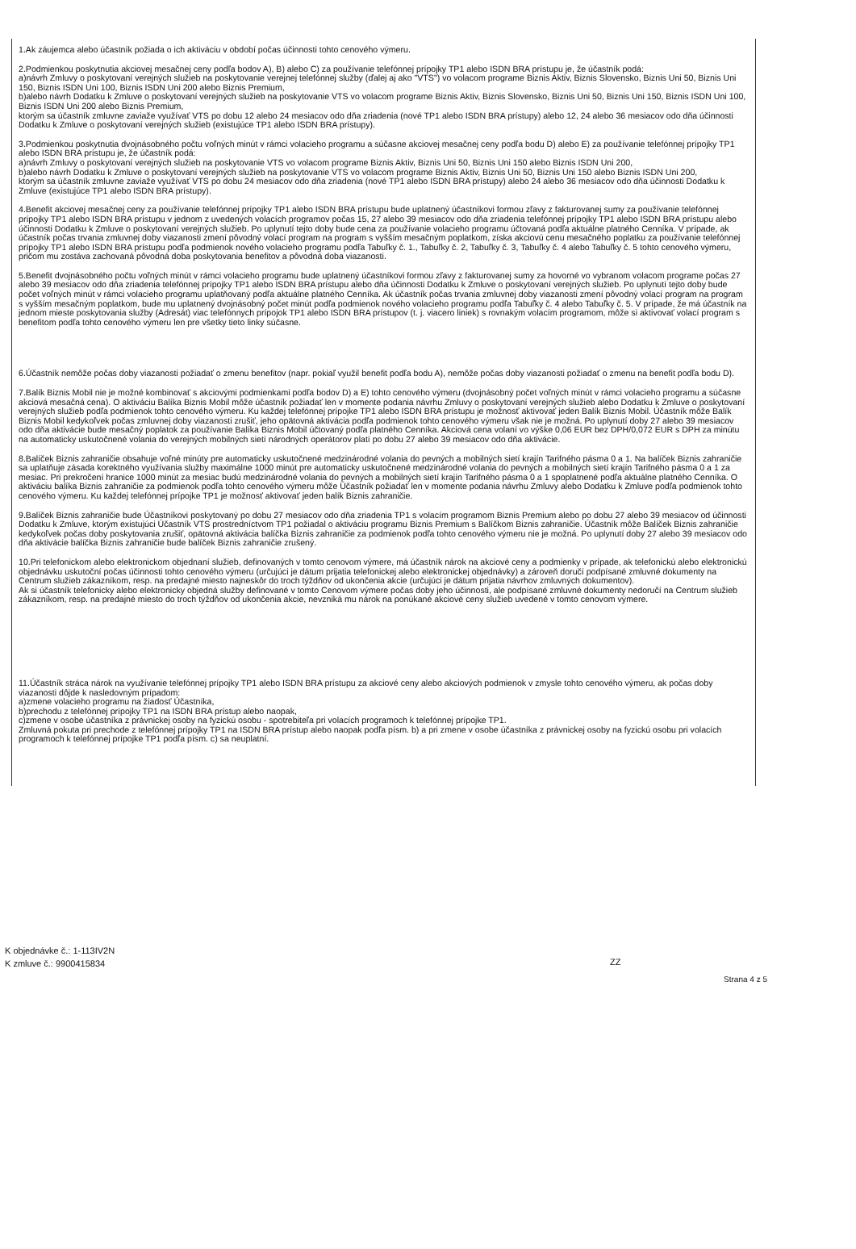1.Ak záujemca alebo účastník požiada o ich aktiváciu v období počas účinnosti tohto cenového výmeru.
2.Podmienkou poskytnutia akciovej mesačnej ceny podľa bodov A), B) alebo C) za používanie telefónnej prípojky TP1 alebo ISDN BRA prístupu je, že účastník podá:
a)návrh Zmluvy o poskytovaní verejných služieb na poskytovanie verejnej telefónnej služby (ďalej aj ako "VTS") vo volacom programe Biznis Aktiv, Biznis Slovensko, Biznis Uni 50, Biznis Uni 150, Biznis ISDN Uni 100, Biznis ISDN Uni 200 alebo Biznis Premium,
b)alebo návrh Dodatku k Zmluve o poskytovaní verejných služieb na poskytovanie VTS vo volacom programe Biznis Aktiv, Biznis Slovensko, Biznis Uni 50, Biznis Uni 150, Biznis ISDN Uni 100, Biznis ISDN Uni 200 alebo Biznis Premium,
ktorým sa účastník zmluvne zaviaže využívať VTS po dobu 12 alebo 24 mesiacov odo dňa zriadenia (nové TP1 alebo ISDN BRA prístupy) alebo 12, 24 alebo 36 mesiacov odo dňa účinnosti Dodatku k Zmluve o poskytovaní verejných služieb (existujúce TP1 alebo ISDN BRA prístupy).
3.Podmienkou poskytnutia dvojnásobného počtu voľných minút v rámci volacieho programu a súčasne akciovej mesačnej ceny podľa bodu D) alebo E) za používanie telefónnej prípojky TP1 alebo ISDN BRA prístupu je, že účastník podá:
a)návrh Zmluvy o poskytovaní verejných služieb na poskytovanie VTS vo volacom programe Biznis Aktiv, Biznis Uni 50, Biznis Uni 150 alebo Biznis ISDN Uni 200,
b)alebo návrh Dodatku k Zmluve o poskytovaní verejných služieb na poskytovanie VTS vo volacom programe Biznis Aktiv, Biznis Uni 50, Biznis Uni 150 alebo Biznis ISDN Uni 200,
ktorým sa účastník zmluvne zaviaže využívať VTS po dobu 24 mesiacov odo dňa zriadenia (nové TP1 alebo ISDN BRA prístupy) alebo 24 alebo 36 mesiacov odo dňa účinnosti Dodatku k Zmluve (existujúce TP1 alebo ISDN BRA prístupy).
4.Benefit akciovej mesačnej ceny za používanie telefónnej prípojky TP1 alebo ISDN BRA prístupu bude uplatnený účastníkovi formou zľavy z fakturovanej sumy za používanie telefónnej prípojky TP1 alebo ISDN BRA prístupu v jednom z uvedených volacích programov počas 15, 27 alebo 39 mesiacov odo dňa zriadenia telefónnej prípojky TP1 alebo ISDN BRA prístupu alebo účinnosti Dodatku k Zmluve o poskytovaní verejných služieb. Po uplynutí tejto doby bude cena za používanie volacieho programu účtovaná podľa aktuálne platného Cenníka. V prípade, ak účastník počas trvania zmluvnej doby viazanosti zmení pôvodný volací program na program s vyšším mesačným poplatkom, získa akciovú cenu mesačného poplatku za používanie telefónnej prípojky TP1 alebo ISDN BRA prístupu podľa podmienok nového volacieho programu podľa Tabuľky č. 1., Tabuľky č. 2, Tabuľky č. 3, Tabuľky č. 4 alebo Tabuľky č. 5 tohto cenového výmeru, pričom mu zostáva zachovaná pôvodná doba poskytovania benefitov a pôvodná doba viazanosti.
5.Benefit dvojnásobného počtu voľných minút v rámci volacieho programu bude uplatnený účastníkovi formou zľavy z fakturovanej sumy za hovorné vo vybranom volacom programe počas 27 alebo 39 mesiacov odo dňa zriadenia telefónnej prípojky TP1 alebo ISDN BRA prístupu alebo dňa účinnosti Dodatku k Zmluve o poskytovaní verejných služieb. Po uplynutí tejto doby bude počet voľných minút v rámci volacieho programu uplatňovaný podľa aktuálne platného Cenníka. Ak účastník počas trvania zmluvnej doby viazanosti zmení pôvodný volací program na program s vyšším mesačným poplatkom, bude mu uplatnený dvojnásobný počet minút podľa podmienok nového volacieho programu podľa Tabuľky č. 4 alebo Tabuľky č. 5. V prípade, že má účastník na jednom mieste poskytovania služby (Adresát) viac telefónnych prípojok TP1 alebo ISDN BRA prístupov (t. j. viacero liniek) s rovnakým volacím programom, môže si aktivovať volací program s benefitom podľa tohto cenového výmeru len pre všetky tieto linky súčasne.
6.Účastník nemôže počas doby viazanosti požiadať o zmenu benefitov (napr. pokiaľ využil benefit podľa bodu A), nemôže počas doby viazanosti požiadať o zmenu na benefit podľa bodu D).
7.Balík Biznis Mobil nie je možné kombinovať s akciovými podmienkami podľa bodov D) a E) tohto cenového výmeru (dvojnásobný počet voľných minút v rámci volacieho programu a súčasne akciová mesačná cena). O aktiváciu Balíka Biznis Mobil môže účastník požiadať len v momente podania návrhu Zmluvy o poskytovaní verejných služieb alebo Dodatku k Zmluve o poskytovaní verejných služieb podľa podmienok tohto cenového výmeru. Ku každej telefónnej prípojke TP1 alebo ISDN BRA prístupu je možnosť aktivovať jeden Balík Biznis Mobil. Účastník môže Balík Biznis Mobil kedykoľvek počas zmluvnej doby viazanosti zrušiť, jeho opätovná aktivácia podľa podmienok tohto cenového výmeru však nie je možná. Po uplynutí doby 27 alebo 39 mesiacov odo dňa aktivácie bude mesačný poplatok za používanie Balíka Biznis Mobil účtovaný podľa platného Cenníka. Akciová cena volaní vo výške 0,06 EUR bez DPH/0,072 EUR s DPH za minútu na automaticky uskutočnené volania do verejných mobilných sietí národných operátorov platí po dobu 27 alebo 39 mesiacov odo dňa aktivácie.
8.Balíček Biznis zahraničie obsahuje voľné minúty pre automaticky uskutočnené medzinárodné volania do pevných a mobilných sietí krajín Tarifného pásma 0 a 1. Na balíček Biznis zahraničie sa uplatňuje zásada korektného využívania služby maximálne 1000 minút pre automaticky uskutočnené medzinárodné volania do pevných a mobilných sietí krajín Tarifného pásma 0 a 1 za mesiac. Pri prekročení hranice 1000 minút za mesiac budú medzinárodné volania do pevných a mobilných sietí krajín Tarifného pásma 0 a 1 spoplatnené podľa aktuálne platného Cenníka. O aktiváciu balíka Biznis zahraničie za podmienok podľa tohto cenového výmeru môže Účastník požiadať len v momente podania návrhu Zmluvy alebo Dodatku k Zmluve podľa podmienok tohto cenového výmeru. Ku každej telefónnej prípojke TP1 je možnosť aktivovať jeden balík Biznis zahraničie.
9.Balíček Biznis zahraničie bude Účastníkovi poskytovaný po dobu 27 mesiacov odo dňa zriadenia TP1 s volacím programom Biznis Premium alebo po dobu 27 alebo 39 mesiacov od účinnosti Dodatku k Zmluve, ktorým existujúci Účastník VTS prostredníctvom TP1 požiadal o aktiváciu programu Biznis Premium s Balíčkom Biznis zahraničie. Účastník môže Balíček Biznis zahraničie kedykoľvek počas doby poskytovania zrušiť, opätovná aktivácia balíčka Biznis zahraničie za podmienok podľa tohto cenového výmeru nie je možná. Po uplynutí doby 27 alebo 39 mesiacov odo dňa aktivácie balíčka Biznis zahraničie bude balíček Biznis zahraničie zrušený.
10.Pri telefonickom alebo elektronickom objednaní služieb, definovaných v tomto cenovom výmere, má účastník nárok na akciové ceny a podmienky v prípade, ak telefonickú alebo elektronickú objednávku uskutoční počas účinnosti tohto cenového výmeru (určujúci je dátum prijatia telefonickej alebo elektronickej objednávky) a zároveň doručí podpísané zmluvné dokumenty na Centrum služieb zákazníkom, resp. na predajné miesto najneskôr do troch týždňov od ukončenia akcie (určujúci je dátum prijatia návrhov zmluvných dokumentov).
Ak si účastník telefonicky alebo elektronicky objedná služby definované v tomto Cenovom výmere počas doby jeho účinnosti, ale podpísané zmluvné dokumenty nedoručí na Centrum služieb zákazníkom, resp. na predajné miesto do troch týždňov od ukončenia akcie, nevzniká mu nárok na ponúkané akciové ceny služieb uvedené v tomto cenovom výmere.
11.Účastník stráca nárok na využívanie telefónnej prípojky TP1 alebo ISDN BRA prístupu za akciové ceny alebo akciových podmienok v zmysle tohto cenového výmeru, ak počas doby viazanosti dôjde k nasledovným prípadom:
a)zmene volacieho programu na žiadosť Účastníka,
b)prechodu z telefónnej prípojky TP1 na ISDN BRA prístup alebo naopak,
c)zmene v osobe účastníka z právnickej osoby na fyzickú osobu - spotrebiteľa pri volacích programoch k telefónnej prípojke TP1.
Zmluvná pokuta pri prechode z telefónnej prípojky TP1 na ISDN BRA prístup alebo naopak podľa písm. b) a pri zmene v osobe účastníka z právnickej osoby na fyzickú osobu pri volacích programoch k telefónnej prípojke TP1 podľa písm. c) sa neuplatní.
K objednávke č.: 1-113IV2N
K zmluve č.: 9900415834
ZZ
Strana 4 z 5